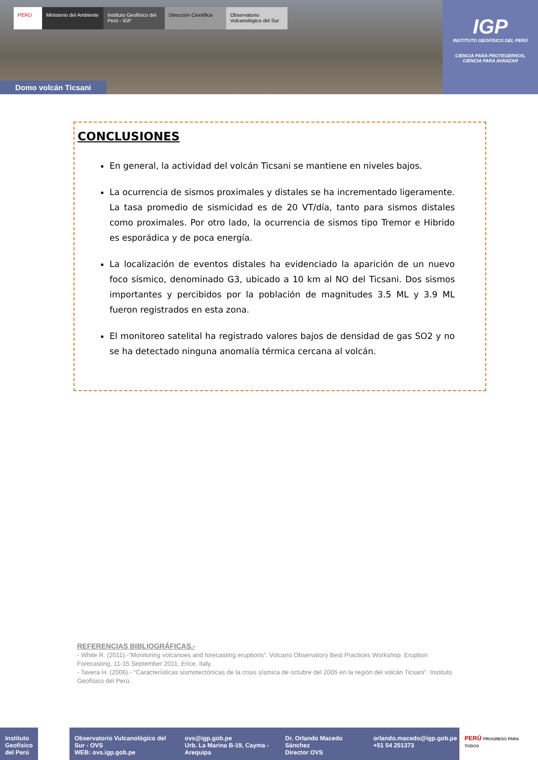PERÚ Ministerio del Ambiente
Instituto Geofísico del Perú - IGP
Dirección Científica
Observatorio Vulcanológico del Sur
Domo volcán Ticsani
IGP
INSTITUTO GEOFÍSICO DEL PERÚ
CIENCIA PARA PROTEGERNOS,
CIENCIA PARA AVANZAR
CONCLUSIONES
En general, la actividad del volcán Ticsani se mantiene en niveles bajos.
La ocurrencia de sismos proximales y distales se ha incrementado ligeramente. La tasa promedio de sismicidad es de 20 VT/día, tanto para sismos distales como proximales. Por otro lado, la ocurrencia de sismos tipo Tremor e Hibrido es esporádica y de poca energía.
La localización de eventos distales ha evidenciado la aparición de un nuevo foco sísmico, denominado G3, ubicado a 10 km al NO del Ticsani. Dos sismos importantes y percibidos por la población de magnitudes 3.5 ML y 3.9 ML fueron registrados en esta zona.
El monitoreo satelital ha registrado valores bajos de densidad de gas SO2 y no se ha detectado ninguna anomalía térmica cercana al volcán.
REFERENCIAS BIBLIOGRÁFICAS.-
- White R. (2011).-“Monitoring volcanoes and forecasting eruptions”. Volcano Observatory Best Practices Workshop: Eruption Forecasting, 11-15 September 2011, Erice, Italy.
- Tavera H. (2006).- “Características sismotectónicas de la crisis sísmica de octubre del 2005 en la región del volcán Ticsani”. Instituto Geofísico del Perú.
Instituto Geofísico del Perú
Observatorio Vulcanológico del Sur - OVS
WEB: ovs.igp.gob.pe
ovs@igp.gob.pe
Urb. La Marina B-19, Cayma - Arequipa
Dr. Orlando Macedo Sánchez
Director OVS
orlando.macedo@igp.gob.pe
+51 54 251373
PERÚ PROGRESO PARA TODOS